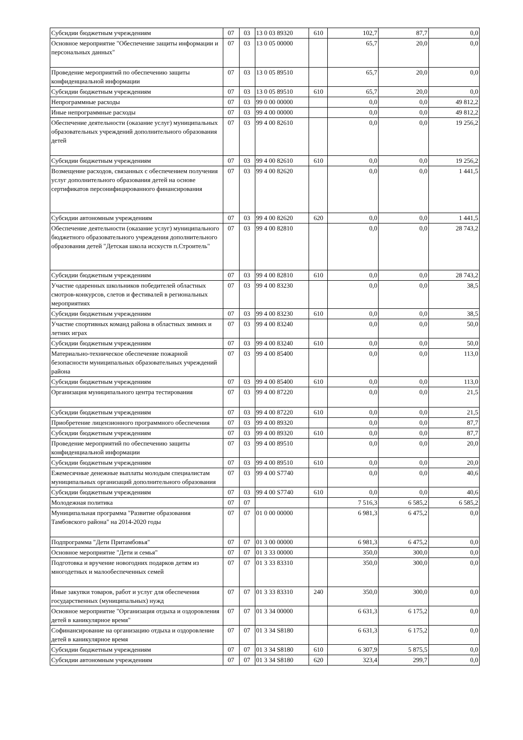| Субсидии бюджетным учреждениям | 07 | 03 | 13 0 03 89320 | 610 | 102,7 | 87,7 | 0,0 |
| Основное мероприятие "Обеспечение защиты информации и персональных данных" | 07 | 03 | 13 0 05 00000 | | 65,7 | 20,0 | 0,0 |
| Проведение мероприятий по обеспечению защиты конфиденциальной информации | 07 | 03 | 13 0 05 89510 | | 65,7 | 20,0 | 0,0 |
| Субсидии бюджетным учреждениям | 07 | 03 | 13 0 05 89510 | 610 | 65,7 | 20,0 | 0,0 |
| Непрограммные расходы | 07 | 03 | 99 0 00 00000 | | 0,0 | 0,0 | 49 812,2 |
| Иные непрограммные расходы | 07 | 03 | 99 4 00 00000 | | 0,0 | 0,0 | 49 812,2 |
| Обеспечение деятельности (оказание услуг) муниципальных образовательных учреждений дополнительного образования детей | 07 | 03 | 99 4 00 82610 | | 0,0 | 0,0 | 19 256,2 |
| Субсидии бюджетным учреждениям | 07 | 03 | 99 4 00 82610 | 610 | 0,0 | 0,0 | 19 256,2 |
| Возмещение расходов, связанных с обеспечением получения услуг дополнительного образования детей на основе сертификатов персонифицированного финансирования | 07 | 03 | 99 4 00 82620 | | 0,0 | 0,0 | 1 441,5 |
| Субсидии автономным учреждениям | 07 | 03 | 99 4 00 82620 | 620 | 0,0 | 0,0 | 1 441,5 |
| Обеспечение деятельности (оказание услуг) муниципального бюджетного образовательного учреждения дополнительного образования детей "Детская школа исскуств п.Строитель" | 07 | 03 | 99 4 00 82810 | | 0,0 | 0,0 | 28 743,2 |
| Субсидии бюджетным учреждениям | 07 | 03 | 99 4 00 82810 | 610 | 0,0 | 0,0 | 28 743,2 |
| Участие одаренных школьников победителей областных смотров-конкурсов, слетов и фестивалей в региональных мероприятиях | 07 | 03 | 99 4 00 83230 | | 0,0 | 0,0 | 38,5 |
| Субсидии бюджетным учреждениям | 07 | 03 | 99 4 00 83230 | 610 | 0,0 | 0,0 | 38,5 |
| Участие спортивных команд района в областных зимних и летних играх | 07 | 03 | 99 4 00 83240 | | 0,0 | 0,0 | 50,0 |
| Субсидии бюджетным учреждениям | 07 | 03 | 99 4 00 83240 | 610 | 0,0 | 0,0 | 50,0 |
| Материально-техническое обеспечение пожарной безопасности муниципальных образовательных учреждений района | 07 | 03 | 99 4 00 85400 | | 0,0 | 0,0 | 113,0 |
| Субсидии бюджетным учреждениям | 07 | 03 | 99 4 00 85400 | 610 | 0,0 | 0,0 | 113,0 |
| Организация муниципального центра тестирования | 07 | 03 | 99 4 00 87220 | | 0,0 | 0,0 | 21,5 |
| Субсидии бюджетным учреждениям | 07 | 03 | 99 4 00 87220 | 610 | 0,0 | 0,0 | 21,5 |
| Приобретение лицензионного программного обеспечения | 07 | 03 | 99 4 00 89320 | | 0,0 | 0,0 | 87,7 |
| Субсидии бюджетным учреждениям | 07 | 03 | 99 4 00 89320 | 610 | 0,0 | 0,0 | 87,7 |
| Проведение мероприятий по обеспечению защиты конфиденциальной информации | 07 | 03 | 99 4 00 89510 | | 0,0 | 0,0 | 20,0 |
| Субсидии бюджетным учреждениям | 07 | 03 | 99 4 00 89510 | 610 | 0,0 | 0,0 | 20,0 |
| Ежемесячные денежные выплаты молодым специалистам муниципальных организаций дополнительного образования | 07 | 03 | 99 4 00 S7740 | | 0,0 | 0,0 | 40,6 |
| Субсидии бюджетным учреждениям | 07 | 03 | 99 4 00 S7740 | 610 | 0,0 | 0,0 | 40,6 |
| Молодежная политика | 07 | 07 | | | 7 516,3 | 6 585,2 | 6 585,2 |
| Муниципальная программа "Развитие образования Тамбовского района" на 2014-2020 годы | 07 | 07 | 01 0 00 00000 | | 6 981,3 | 6 475,2 | 0,0 |
| Подпрограмма "Дети Притамбовья" | 07 | 07 | 01 3 00 00000 | | 6 981,3 | 6 475,2 | 0,0 |
| Основное мероприятие "Дети и семья" | 07 | 07 | 01 3 33 00000 | | 350,0 | 300,0 | 0,0 |
| Подготовка и вручение новогодних подарков детям из многодетных и малообеспеченных семей | 07 | 07 | 01 3 33 83310 | | 350,0 | 300,0 | 0,0 |
| Иные закупки товаров, работ и услуг для обеспечения государственных (муниципальных) нужд | 07 | 07 | 01 3 33 83310 | 240 | 350,0 | 300,0 | 0,0 |
| Основное мероприятие "Организация отдыха и оздоровления детей в каникулярное время" | 07 | 07 | 01 3 34 00000 | | 6 631,3 | 6 175,2 | 0,0 |
| Софинансирование на организацию отдыха и оздоровление детей в каникулярное время | 07 | 07 | 01 3 34 S8180 | | 6 631,3 | 6 175,2 | 0,0 |
| Субсидии бюджетным учреждениям | 07 | 07 | 01 3 34 S8180 | 610 | 6 307,9 | 5 875,5 | 0,0 |
| Субсидии автономным учреждениям | 07 | 07 | 01 3 34 S8180 | 620 | 323,4 | 299,7 | 0,0 |